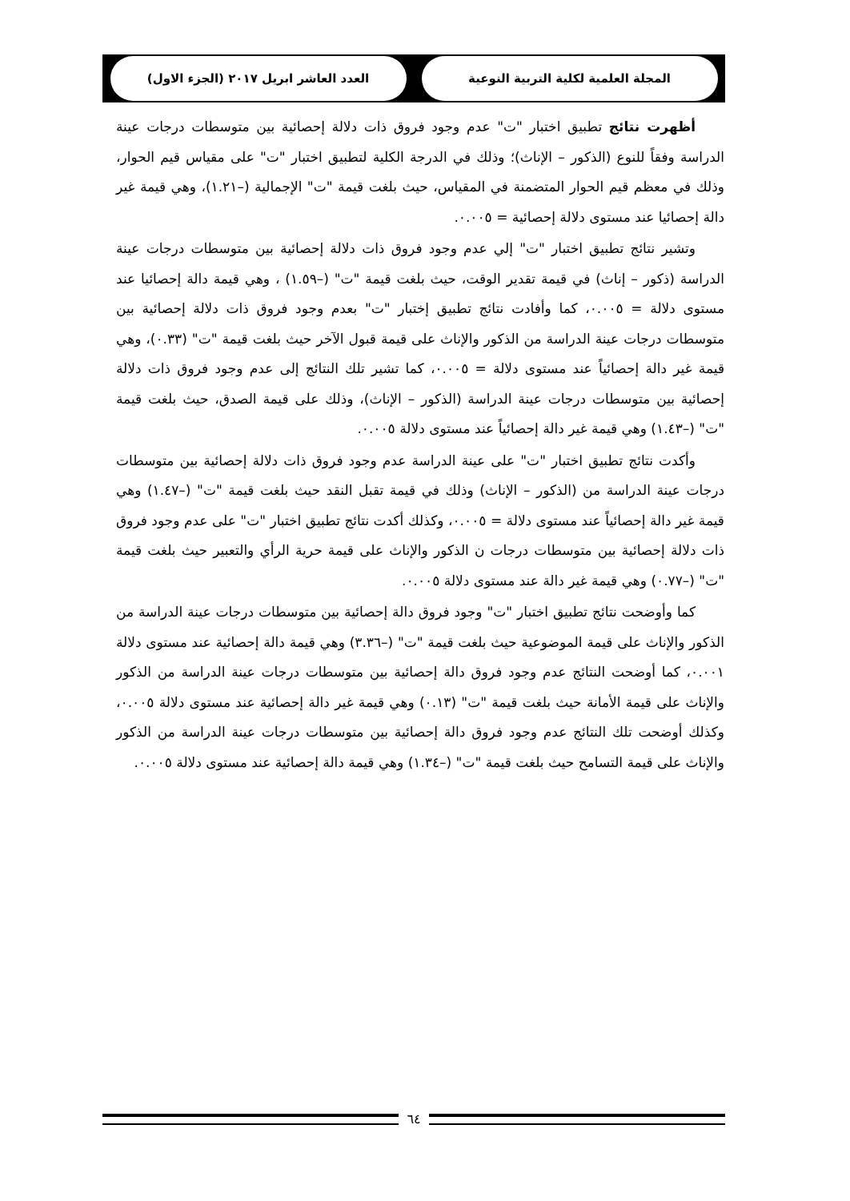المجلة العلمية لكلية التربية النوعية العدد العاشر ابريل ٢٠١٧ (الجزء الاول)
أظهرت نتائج تطبيق اختبار "ت" عدم وجود فروق ذات دلالة إحصائية بين متوسطات درجات عينة الدراسة وفقاً للنوع (الذكور – الإناث)؛ وذلك في الدرجة الكلية لتطبيق اختبار "ت" على مقياس قيم الحوار، وذلك في معظم قيم الحوار المتضمنة في المقياس، حيث بلغت قيمة "ت" الإجمالية (–١.٢١)، وهي قيمة غير دالة إحصائيا عند مستوى دلالة إحصائية = ٠.٠٠٥.
وتشير نتائج تطبيق اختبار "ت" إلي عدم وجود فروق ذات دلالة إحصائية بين متوسطات درجات عينة الدراسة (ذكور – إناث) في قيمة تقدير الوقت، حيث بلغت قيمة "ت" (–١.٥٩) ، وهي قيمة دالة إحصائيا عند مستوى دلالة = ٠.٠٠٥، كما وأفادت نتائج تطبيق إختبار "ت" بعدم وجود فروق ذات دلالة إحصائية بين متوسطات درجات عينة الدراسة من الذكور والإناث على قيمة قبول الآخر حيث بلغت قيمة "ت" (٠.٣٣)، وهي قيمة غير دالة إحصائياً عند مستوى دلالة = ٠.٠٠٥، كما تشير تلك النتائج إلى عدم وجود فروق ذات دلالة إحصائية بين متوسطات درجات عينة الدراسة (الذكور – الإناث)، وذلك على قيمة الصدق، حيث بلغت قيمة "ت" (–١.٤٣) وهي قيمة غير دالة إحصائياً عند مستوى دلالة ٠.٠٠٥.
وأكدت نتائج تطبيق اختبار "ت" على عينة الدراسة عدم وجود فروق ذات دلالة إحصائية بين متوسطات درجات عينة الدراسة من (الذكور – الإناث) وذلك في قيمة تقبل النقد حيث بلغت قيمة "ت" (–١.٤٧) وهي قيمة غير دالة إحصائياً عند مستوى دلالة = ٠.٠٠٥، وكذلك أكدت نتائج تطبيق اختبار "ت" على عدم وجود فروق ذات دلالة إحصائية بين متوسطات درجات ن الذكور والإناث على قيمة حرية الرأي والتعبير حيث بلغت قيمة "ت" (–٠.٧٧) وهي قيمة غير دالة عند مستوى دلالة ٠.٠٠٥.
كما وأوضحت نتائج تطبيق اختبار "ت" وجود فروق دالة إحصائية بين متوسطات درجات عينة الدراسة من الذكور والإناث على قيمة الموضوعية حيث بلغت قيمة "ت" (–٣.٣٦) وهي قيمة دالة إحصائية عند مستوى دلالة ٠.٠٠١، كما أوضحت النتائج عدم وجود فروق دالة إحصائية بين متوسطات درجات عينة الدراسة من الذكور والإناث على قيمة الأمانة حيث بلغت قيمة "ت" (٠.١٣) وهي قيمة غير دالة إحصائية عند مستوى دلالة ٠.٠٠٥، وكذلك أوضحت تلك النتائج عدم وجود فروق دالة إحصائية بين متوسطات درجات عينة الدراسة من الذكور والإناث على قيمة التسامح حيث بلغت قيمة "ت" (–١.٣٤) وهي قيمة دالة إحصائية عند مستوى دلالة ٠.٠٠٥.
٦٤